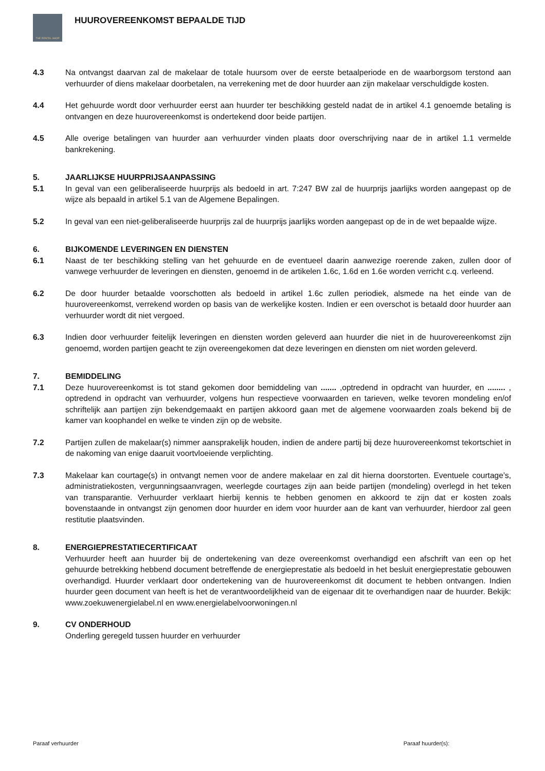THE RENTAL SHOP
HUUROVEREENKOMST BEPAALDE TIJD
4.3 Na ontvangst daarvan zal de makelaar de totale huursom over de eerste betaalperiode en de waarborgsom terstond aan verhuurder of diens makelaar doorbetalen, na verrekening met de door huurder aan zijn makelaar verschuldigde kosten.
4.4 Het gehuurde wordt door verhuurder eerst aan huurder ter beschikking gesteld nadat de in artikel 4.1 genoemde betaling is ontvangen en deze huurovereenkomst is ondertekend door beide partijen.
4.5 Alle overige betalingen van huurder aan verhuurder vinden plaats door overschrijving naar de in artikel 1.1 vermelde bankrekening.
5. JAARLIJKSE HUURPRIJSAANPASSING
5.1 In geval van een geliberaliseerde huurprijs als bedoeld in art. 7:247 BW zal de huurprijs jaarlijks worden aangepast op de wijze als bepaald in artikel 5.1 van de Algemene Bepalingen.
5.2 In geval van een niet-geliberaliseerde huurprijs zal de huurprijs jaarlijks worden aangepast op de in de wet bepaalde wijze.
6. BIJKOMENDE LEVERINGEN EN DIENSTEN
6.1 Naast de ter beschikking stelling van het gehuurde en de eventueel daarin aanwezige roerende zaken, zullen door of vanwege verhuurder de leveringen en diensten, genoemd in de artikelen 1.6c, 1.6d en 1.6e worden verricht c.q. verleend.
6.2 De door huurder betaalde voorschotten als bedoeld in artikel 1.6c zullen periodiek, alsmede na het einde van de huurovereenkomst, verrekend worden op basis van de werkelijke kosten. Indien er een overschot is betaald door huurder aan verhuurder wordt dit niet vergoed.
6.3 Indien door verhuurder feitelijk leveringen en diensten worden geleverd aan huurder die niet in de huurovereenkomst zijn genoemd, worden partijen geacht te zijn overeengekomen dat deze leveringen en diensten om niet worden geleverd.
7. BEMIDDELING
7.1 Deze huurovereenkomst is tot stand gekomen door bemiddeling van ....... ,optredend in opdracht van huurder, en ........ , optredend in opdracht van verhuurder, volgens hun respectieve voorwaarden en tarieven, welke tevoren mondeling en/of schriftelijk aan partijen zijn bekendgemaakt en partijen akkoord gaan met de algemene voorwaarden zoals bekend bij de kamer van koophandel en welke te vinden zijn op de website.
7.2 Partijen zullen de makelaar(s) nimmer aansprakelijk houden, indien de andere partij bij deze huurovereenkomst tekortschiet in de nakoming van enige daaruit voortvloeiende verplichting.
7.3 Makelaar kan courtage(s) in ontvangt nemen voor de andere makelaar en zal dit hierna doorstorten. Eventuele courtage’s, administratiekosten, vergunningsaanvragen, weerlegde courtages zijn aan beide partijen (mondeling) overlegd in het teken van transparantie. Verhuurder verklaart hierbij kennis te hebben genomen en akkoord te zijn dat er kosten zoals bovenstaande in ontvangst zijn genomen door huurder en idem voor huurder aan de kant van verhuurder, hierdoor zal geen restitutie plaatsvinden.
8. ENERGIEPRESTATIECERTIFICAAT
Verhuurder heeft aan huurder bij de ondertekening van deze overeenkomst overhandigd een afschrift van een op het gehuurde betrekking hebbend document betreffende de energieprestatie als bedoeld in het besluit energieprestatie gebouwen overhandigd. Huurder verklaart door ondertekening van de huurovereenkomst dit document te hebben ontvangen. Indien huurder geen document van heeft is het de verantwoordelijkheid van de eigenaar dit te overhandigen naar de huurder. Bekijk: www.zoekuwenergielabel.nl en www.energielabelvoorwoningen.nl
9. CV ONDERHOUD
Onderling geregeld tussen huurder en verhuurder
Paraaf verhuurder Paraaf huurder(s):